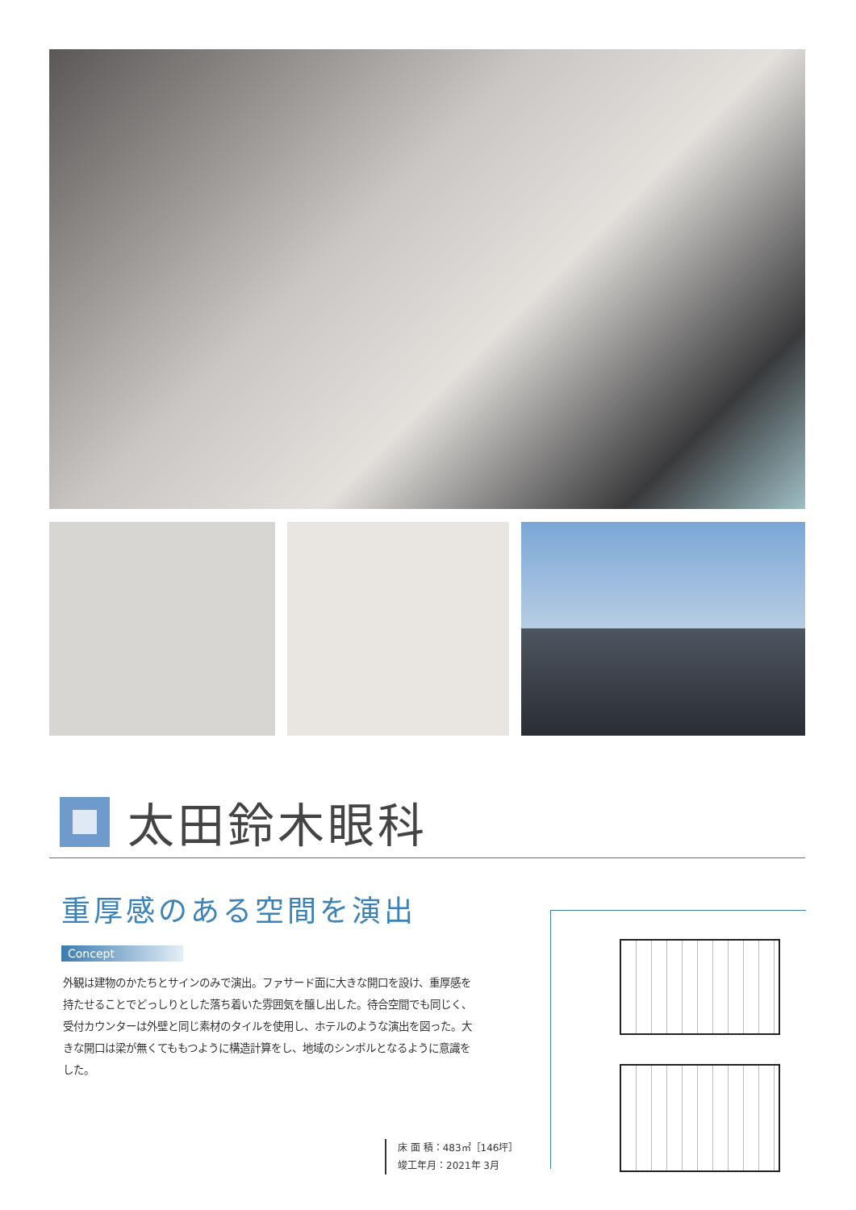太田鈴木眼科
重厚感のある空間を演出
Concept
外観は建物のかたちとサインのみで演出。ファサード面に大きな開口を設け、重厚感を持たせることでどっしりとした落ち着いた雰囲気を醸し出した。待合空間でも同じく、受付カウンターは外壁と同じ素材のタイルを使用し、ホテルのような演出を図った。大きな開口は梁が無くてももつように構造計算をし、地域のシンボルとなるように意識をした。
床 面 積：483㎡［146坪］
竣工年月：2021年 3月